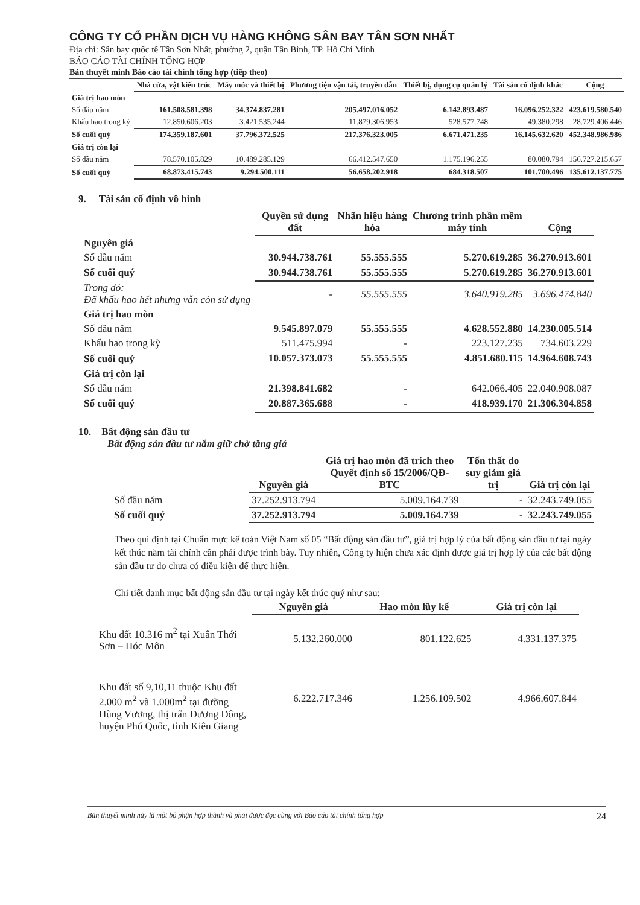CÔNG TY CỔ PHẦN DỊCH VỤ HÀNG KHÔNG SÂN BAY TÂN SƠN NHẤT
Địa chỉ: Sân bay quốc tế Tân Sơn Nhất, phường 2, quận Tân Bình, TP. Hồ Chí Minh
BÁO CÁO TÀI CHÍNH TỔNG HỢP
Bản thuyết minh Báo cáo tài chính tổng hợp (tiếp theo)
| | Nhà cửa, vật kiến trúc | Máy móc và thiết bị | Phương tiện vận tải, truyền dẫn | Thiết bị, dụng cụ quản lý | Tài sản cố định khác | Cộng |
| Giá trị hao mòn | | | | | | |
| Số đầu năm | 161.508.581.398 | 34.374.837.281 | 205.497.016.052 | 6.142.893.487 | 16.096.252.322 | 423.619.580.540 |
| Khấu hao trong kỳ | 12.850.606.203 | 3.421.535.244 | 11.879.306.953 | 528.577.748 | 49.380.298 | 28.729.406.446 |
| Số cuối quý | 174.359.187.601 | 37.796.372.525 | 217.376.323.005 | 6.671.471.235 | 16.145.632.620 | 452.348.986.986 |
| Giá trị còn lại | | | | | | |
| Số đầu năm | 78.570.105.829 | 10.489.285.129 | 66.412.547.650 | 1.175.196.255 | 80.080.794 | 156.727.215.657 |
| Số cuối quý | 68.873.415.743 | 9.294.500.111 | 56.658.202.918 | 684.318.507 | 101.700.496 | 135.612.137.775 |
9. Tài sản cố định vô hình
| | Quyền sử dụng đất | Nhãn hiệu hàng hóa | Chương trình phần mềm máy tính | Cộng |
| Nguyên giá | | | | |
| Số đầu năm | 30.944.738.761 | 55.555.555 | 5.270.619.285 | 36.270.913.601 |
| Số cuối quý | 30.944.738.761 | 55.555.555 | 5.270.619.285 | 36.270.913.601 |
| Trong đó: Đã khấu hao hết nhưng vẫn còn sử dụng | - | 55.555.555 | 3.640.919.285 | 3.696.474.840 |
| Giá trị hao mòn | | | | |
| Số đầu năm | 9.545.897.079 | 55.555.555 | 4.628.552.880 | 14.230.005.514 |
| Khấu hao trong kỳ | 511.475.994 | - | 223.127.235 | 734.603.229 |
| Số cuối quý | 10.057.373.073 | 55.555.555 | 4.851.680.115 | 14.964.608.743 |
| Giá trị còn lại | | | | |
| Số đầu năm | 21.398.841.682 | - | 642.066.405 | 22.040.908.087 |
| Số cuối quý | 20.887.365.688 | - | 418.939.170 | 21.306.304.858 |
10. Bất động sản đầu tư
Bất động sản đầu tư nắm giữ chờ tăng giá
| | Nguyên giá | Giá trị hao mòn đã trích theo Quyết định số 15/2006/QĐ-BTC | Tổn thất do suy giảm giá trị | Giá trị còn lại |
| Số đầu năm | 37.252.913.794 | 5.009.164.739 | - | 32.243.749.055 |
| Số cuối quý | 37.252.913.794 | 5.009.164.739 | - | 32.243.749.055 |
Theo qui định tại Chuẩn mực kế toán Việt Nam số 05 “Bất động sản đầu tư”, giá trị hợp lý của bất động sản đầu tư tại ngày kết thúc năm tài chính cần phải được trình bày. Tuy nhiên, Công ty hiện chưa xác định được giá trị hợp lý của các bất động sản đầu tư do chưa có điều kiện để thực hiện.
Chi tiết danh mục bất động sản đầu tư tại ngày kết thúc quý như sau:
| | Nguyên giá | Hao mòn lũy kế | Giá trị còn lại |
| Khu đất 10.316 m<sup>2</sup> tại Xuân Thới Sơn – Hóc Môn | 5.132.260.000 | 801.122.625 | 4.331.137.375 |
| Khu đất số 9,10,11 thuộc Khu đất 2.000 m<sup>2</sup> và 1.000m<sup>2</sup> tại đường Hùng Vương, thị trấn Dương Đông, huyện Phú Quốc, tỉnh Kiên Giang | 6.222.717.346 | 1.256.109.502 | 4.966.607.844 |
Bản thuyết minh này là một bộ phận hợp thành và phải được đọc cùng với Báo cáo tài chính tổng hợp 24